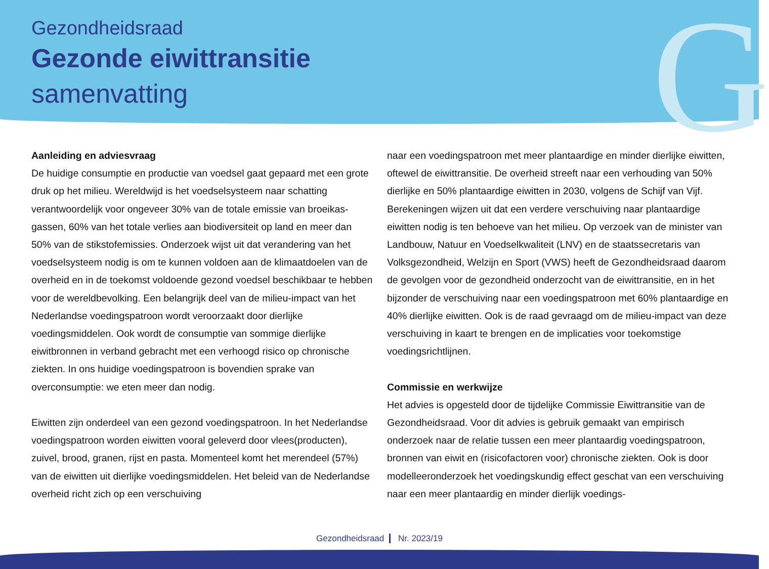G
Gezondheidsraad
Gezonde eiwittransitie
samenvatting
Aanleiding en adviesvraag
De huidige consumptie en productie van voedsel gaat gepaard met een grote druk op het milieu. Wereldwijd is het voedselsysteem naar schatting verantwoordelijk voor ongeveer 30% van de totale emissie van broeikas-gassen, 60% van het totale verlies aan biodiversiteit op land en meer dan 50% van de stikstofemissies. Onderzoek wijst uit dat verandering van het voedselsysteem nodig is om te kunnen voldoen aan de klimaatdoelen van de overheid en in de toekomst voldoende gezond voedsel beschikbaar te hebben voor de wereldbevolking. Een belangrijk deel van de milieu-impact van het Nederlandse voedingspatroon wordt veroorzaakt door dierlijke voedingsmiddelen. Ook wordt de consumptie van sommige dierlijke eiwitbronnen in verband gebracht met een verhoogd risico op chronische ziekten. In ons huidige voedingspatroon is bovendien sprake van overconsumptie: we eten meer dan nodig.
Eiwitten zijn onderdeel van een gezond voedingspatroon. In het Nederlandse voedingspatroon worden eiwitten vooral geleverd door vlees(producten), zuivel, brood, granen, rijst en pasta. Momenteel komt het merendeel (57%) van de eiwitten uit dierlijke voedingsmiddelen. Het beleid van de Nederlandse overheid richt zich op een verschuiving
naar een voedingspatroon met meer plantaardige en minder dierlijke eiwitten, oftewel de eiwittransitie. De overheid streeft naar een verhouding van 50% dierlijke en 50% plantaardige eiwitten in 2030, volgens de Schijf van Vijf. Berekeningen wijzen uit dat een verdere verschuiving naar plantaardige eiwitten nodig is ten behoeve van het milieu. Op verzoek van de minister van Landbouw, Natuur en Voedselkwaliteit (LNV) en de staatssecretaris van Volksgezondheid, Welzijn en Sport (VWS) heeft de Gezondheidsraad daarom de gevolgen voor de gezondheid onderzocht van de eiwittransitie, en in het bijzonder de verschuiving naar een voedingspatroon met 60% plantaardige en 40% dierlijke eiwitten. Ook is de raad gevraagd om de milieu-impact van deze verschuiving in kaart te brengen en de implicaties voor toekomstige voedingsrichtlijnen.
Commissie en werkwijze
Het advies is opgesteld door de tijdelijke Commissie Eiwittransitie van de Gezondheidsraad. Voor dit advies is gebruik gemaakt van empirisch onderzoek naar de relatie tussen een meer plantaardig voedingspatroon, bronnen van eiwit en (risicofactoren voor) chronische ziekten. Ook is door modelleeronderzoek het voedingskundig effect geschat van een verschuiving naar een meer plantaardig en minder dierlijk voedings-
Gezondheidsraad Nr. 2023/19